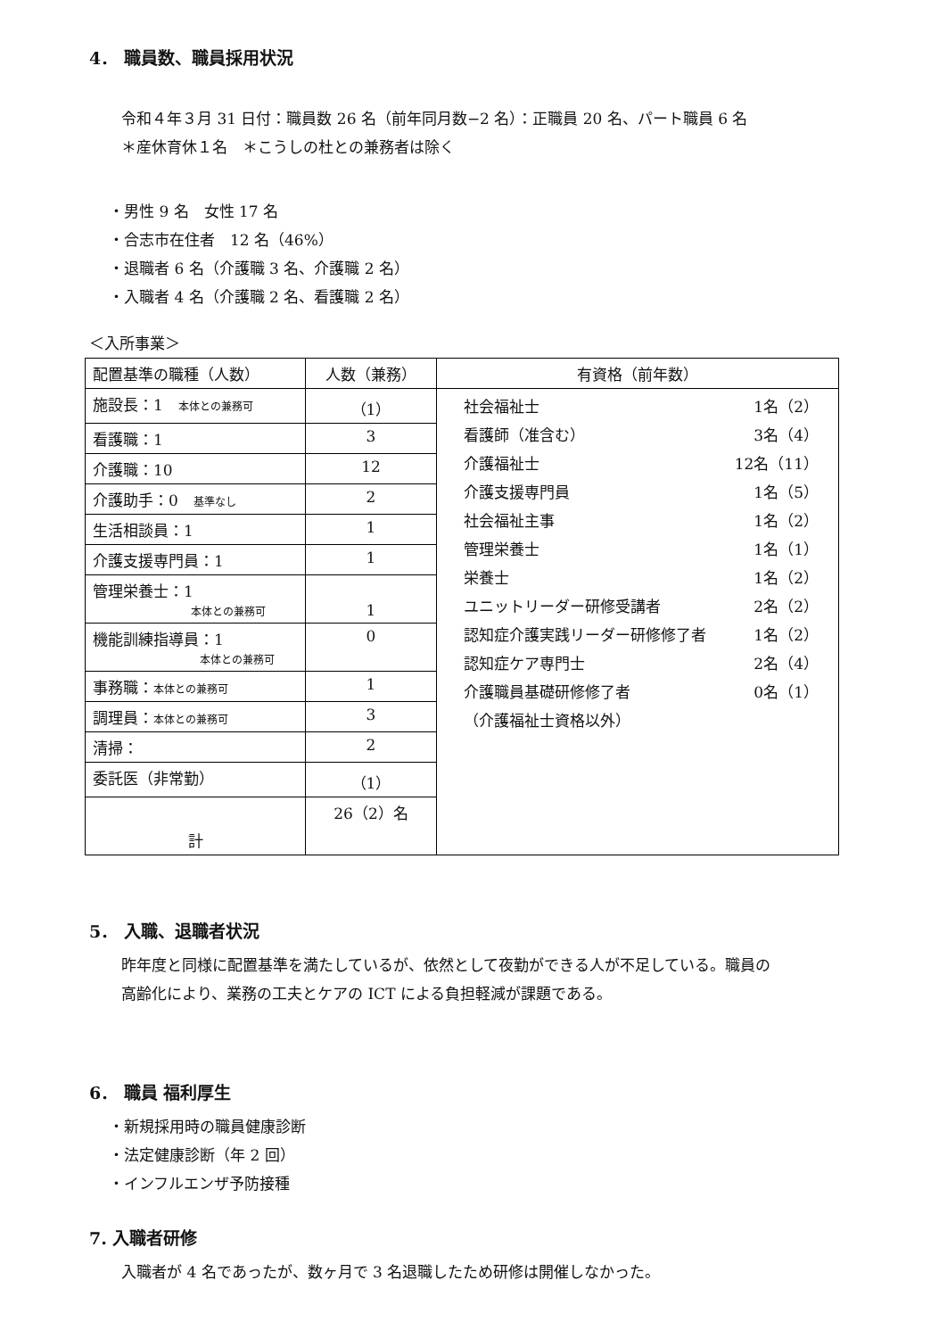4． 職員数、職員採用状況
令和４年３月 31 日付：職員数 26 名（前年同月数−2 名）：正職員 20 名、パート職員 6 名
＊産休育休１名　＊こうしの杜との兼務者は除く
・男性 9 名　女性 17 名
・合志市在住者　12 名（46%）
・退職者 6 名（介護職 3 名、介護職 2 名）
・入職者 4 名（介護職 2 名、看護職 2 名）
＜入所事業＞
| 配置基準の職種（人数） | 人数（兼務） | 有資格（前年数） |
| --- | --- | --- |
| 施設長：1 本体との兼務可 | （1） | 社会福祉士 1名（2） 看護師（准含む） 3名（4） 介護福祉士 12名（11） 介護支援専門員 1名（5） 社会福祉主事 1名（2） 管理栄養士 1名（1） 栄養士 1名（2） ユニットリーダー研修受講者 2名（2） 認知症介護実践リーダー研修修了者 1名（2） 認知症ケア専門士 2名（4） 介護職員基礎研修修了者 0名（1） （介護福祉士資格以外） |
| 看護職：1 | 3 | |
| 介護職：10 | 12 | |
| 介護助手：0 基準なし | 2 | |
| 生活相談員：1 | 1 | |
| 介護支援専門員：1 | 1 | |
| 管理栄養士：1 本体との兼務可 | 1 | |
| 機能訓練指導員：1 本体との兼務可 | 0 | |
| 事務職： 本体との兼務可 | 1 | |
| 調理員： 本体との兼務可 | 3 | |
| 清掃： | 2 | |
| 委託医（非常勤） | （1） | |
| 計 | 26（2）名 | |
5． 入職、退職者状況
昨年度と同様に配置基準を満たしているが、依然として夜勤ができる人が不足している。職員の
高齢化により、業務の工夫とケアの ICT による負担軽減が課題である。
6． 職員 福利厚生
・新規採用時の職員健康診断
・法定健康診断（年 2 回）
・インフルエンザ予防接種
7. 入職者研修
入職者が 4 名であったが、数ヶ月で 3 名退職したため研修は開催しなかった。